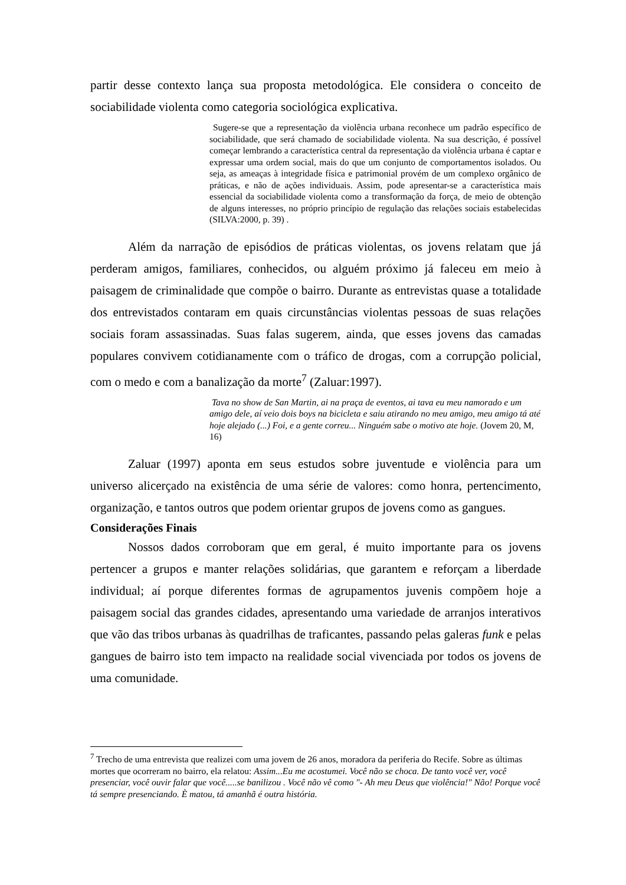partir desse contexto lança sua proposta metodológica. Ele considera o conceito de sociabilidade violenta como categoria sociológica explicativa.
Sugere-se que a representação da violência urbana reconhece um padrão específico de sociabilidade, que será chamado de sociabilidade violenta. Na sua descrição, é possível começar lembrando a característica central da representação da violência urbana é captar e expressar uma ordem social, mais do que um conjunto de comportamentos isolados. Ou seja, as ameaças à integridade física e patrimonial provém de um complexo orgânico de práticas, e não de ações individuais. Assim, pode apresentar-se a característica mais essencial da sociabilidade violenta como a transformação da força, de meio de obtenção de alguns interesses, no próprio princípio de regulação das relações sociais estabelecidas (SILVA:2000, p. 39) .
Além da narração de episódios de práticas violentas, os jovens relatam que já perderam amigos, familiares, conhecidos, ou alguém próximo já faleceu em meio à paisagem de criminalidade que compõe o bairro. Durante as entrevistas quase a totalidade dos entrevistados contaram em quais circunstâncias violentas pessoas de suas relações sociais foram assassinadas. Suas falas sugerem, ainda, que esses jovens das camadas populares convivem cotidianamente com o tráfico de drogas, com a corrupção policial, com o medo e com a banalização da morte<sup>7</sup> (Zaluar:1997).
Tava no show de San Martin, ai na praça de eventos, ai tava eu meu namorado e um amigo dele, aí veio dois boys na bicicleta e saiu atirando no meu amigo, meu amigo tá até hoje alejado (...) Foi, e a gente correu... Ninguém sabe o motivo ate hoje. (Jovem 20, M, 16)
Zaluar (1997) aponta em seus estudos sobre juventude e violência para um universo alicerçado na existência de uma série de valores: como honra, pertencimento, organização, e tantos outros que podem orientar grupos de jovens como as gangues.
Considerações Finais
Nossos dados corroboram que em geral, é muito importante para os jovens pertencer a grupos e manter relações solidárias, que garantem e reforçam a liberdade individual; aí porque diferentes formas de agrupamentos juvenis compõem hoje a paisagem social das grandes cidades, apresentando uma variedade de arranjos interativos que vão das tribos urbanas às quadrilhas de traficantes, passando pelas galeras funk e pelas gangues de bairro isto tem impacto na realidade social vivenciada por todos os jovens de uma comunidade.
<sup>7</sup> Trecho de uma entrevista que realizei com uma jovem de 26 anos, moradora da periferia do Recife. Sobre as últimas mortes que ocorreram no bairro, ela relatou: Assim...Eu me acostumei. Você não se choca. De tanto você ver, você presenciar, você ouvir falar que você.....se banilizou . Você não vê como "- Ah meu Deus que violência!" Não! Porque você tá sempre presenciando. È matou, tá amanhã é outra história.